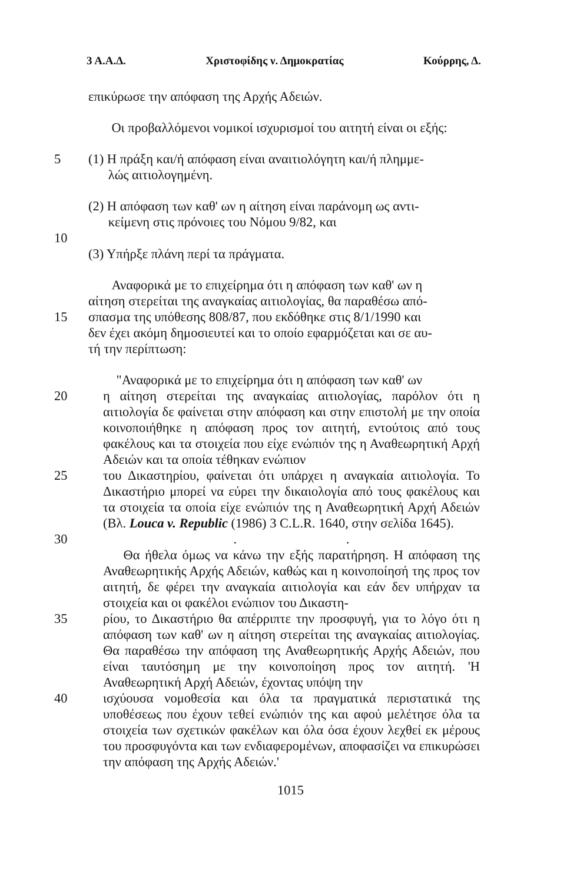3 Α.Α.Δ. Χριστοφίδης ν. Δημοκρατίας Κούρρης, Δ.
επικύρωσε την απόφαση της Αρχής Αδειών.
Οι προβαλλόμενοι νομικοί ισχυρισμοί του αιτητή είναι οι εξής:
5 (1) Η πράξη και/ή απόφαση είναι αναιτιολόγητη και/ή πλημμε-
λώς αιτιολογημένη.
(2) Η απόφαση των καθ' ων η αίτηση είναι παράνομη ως αντι-
κείμενη στις πρόνοιες του Νόμου 9/82, και
10
(3) Υπήρξε πλάνη περί τα πράγματα.
Αναφορικά με το επιχείρημα ότι η απόφαση των καθ' ων η
αίτηση στερείται της αναγκαίας αιτιολογίας, θα παραθέσω από-
15 σπασμα της υπόθεσης 808/87, που εκδόθηκε στις 8/1/1990 και
δεν έχει ακόμη δημοσιευτεί και το οποίο εφαρμόζεται και σε αυ-
τή την περίπτωση:
"Αναφορικά με το επιχείρημα ότι η απόφαση των καθ' ων
20 η αίτηση στερείται της αναγκαίας αιτιολογίας, παρόλον ότι η αιτιολογία δε φαίνεται στην απόφαση και στην επιστολή με την οποία κοινοποιήθηκε η απόφαση προς τον αιτητή, εντούτοις από τους φακέλους και τα στοιχεία που είχε ενώπιόν της η Αναθεωρητική Αρχή Αδειών και τα οποία τέθηκαν ενώπιον
25 του Δικαστηρίου, φαίνεται ότι υπάρχει η αναγκαία αιτιολογία. Το Δικαστήριο μπορεί να εύρει την δικαιολογία από τους φακέλους και τα στοιχεία τα οποία είχε ενώπιόν της η Αναθεωρητική Αρχή Αδειών (Βλ. Louca v. Republic (1986) 3 C.L.R. 1640, στην σελίδα 1645).
30 . .
Θα ήθελα όμως να κάνω την εξής παρατήρηση. Η απόφαση της Αναθεωρητικής Αρχής Αδειών, καθώς και η κοινοποίησή της προς τον αιτητή, δε φέρει την αναγκαία αιτιολογία και εάν δεν υπήρχαν τα στοιχεία και οι φακέλοι ενώπιον του Δικαστη-
35 ρίου, το Δικαστήριο θα απέρριπτε την προσφυγή, για το λόγο ότι η απόφαση των καθ' ων η αίτηση στερείται της αναγκαίας αιτιολογίας. Θα παραθέσω την απόφαση της Αναθεωρητικής Αρχής Αδειών, που είναι ταυτόσημη με την κοινοποίηση προς τον αιτητή. 'Η Αναθεωρητική Αρχή Αδειών, έχοντας υπόψη την
40 ισχύουσα νομοθεσία και όλα τα πραγματικά περιστατικά της υποθέσεως που έχουν τεθεί ενώπιόν της και αφού μελέτησε όλα τα στοιχεία των σχετικών φακέλων και όλα όσα έχουν λεχθεί εκ μέρους του προσφυγόντα και των ενδιαφερομένων, αποφασίζει να επικυρώσει την απόφαση της Αρχής Αδειών.'
1015